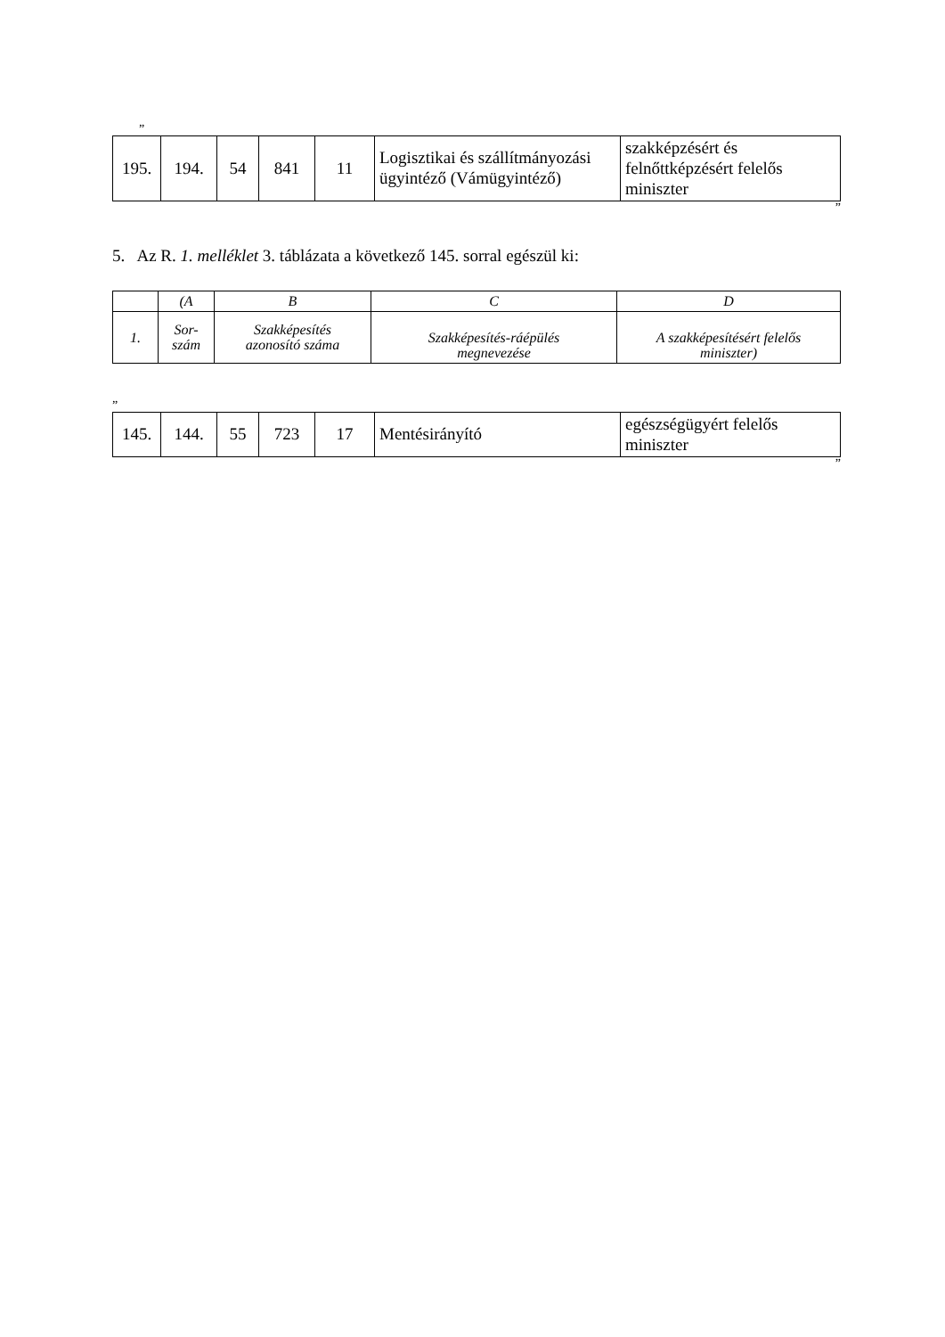”
| 195. | 194. | 54 | 841 | 11 | Logisztikai és szállítmányozási ügyintéző (Vámügyintéző) | szakképzésért és felnőttképzésért felelős miniszter |
”
5. Az R. 1. melléklet 3. táblázata a következő 145. sorral egészül ki:
| | (A | B | C | D |
| 1. | Sor- szám | Szakképesítés azonosító száma | Szakképesítés-ráépülés megnevezése | A szakképesítésért felelős miniszter) |
”
| 145. | 144. | 55 | 723 | 17 | Mentésirányító | egészségügyért felelős miniszter |
”